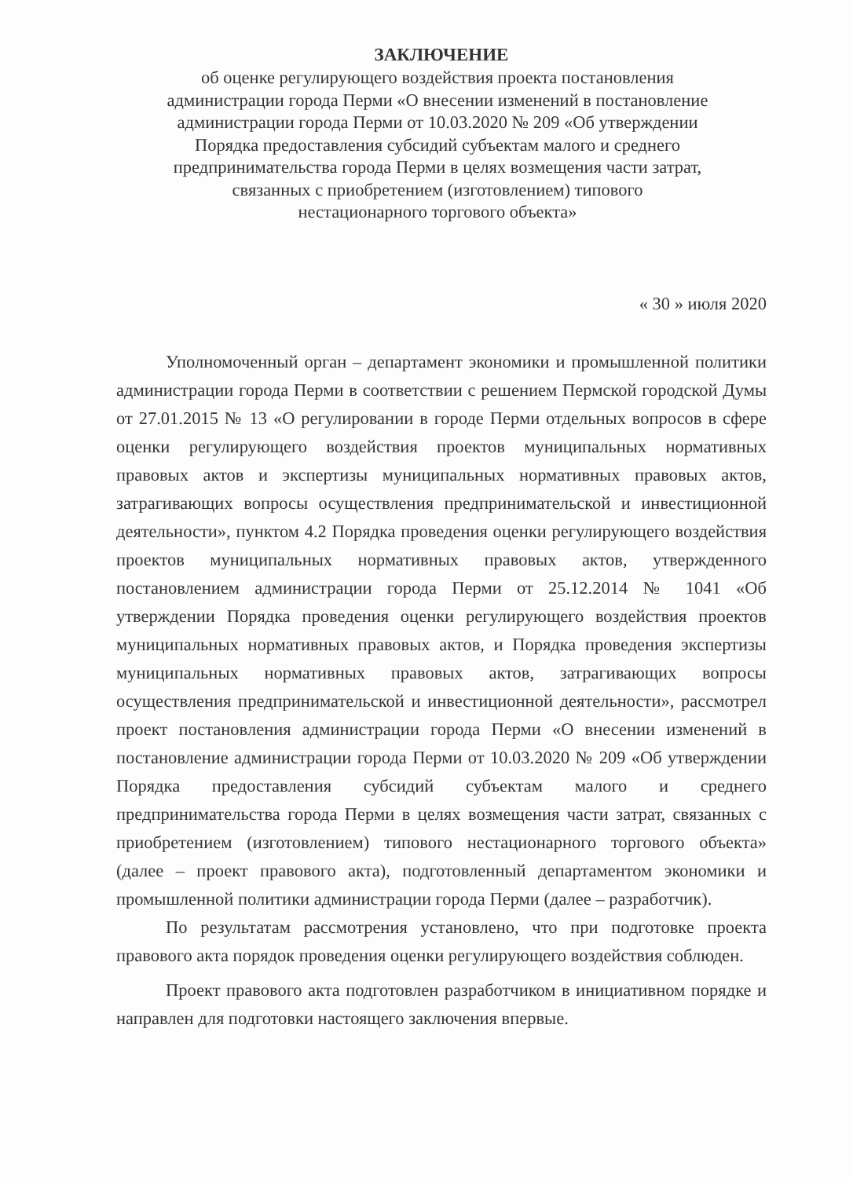ЗАКЛЮЧЕНИЕ
об оценке регулирующего воздействия проекта постановления
администрации города Перми «О внесении изменений в постановление
администрации города Перми от 10.03.2020 № 209 «Об утверждении
Порядка предоставления субсидий субъектам малого и среднего
предпринимательства города Перми в целях возмещения части затрат,
связанных с приобретением (изготовлением) типового
нестационарного торгового объекта»
« 30 » июля 2020
Уполномоченный орган – департамент экономики и промышленной политики администрации города Перми в соответствии с решением Пермской городской Думы от 27.01.2015 № 13 «О регулировании в городе Перми отдельных вопросов в сфере оценки регулирующего воздействия проектов муниципальных нормативных правовых актов и экспертизы муниципальных нормативных правовых актов, затрагивающих вопросы осуществления предпринимательской и инвестиционной деятельности», пунктом 4.2 Порядка проведения оценки регулирующего воздействия проектов муниципальных нормативных правовых актов, утвержденного постановлением администрации города Перми от 25.12.2014 № 1041 «Об утверждении Порядка проведения оценки регулирующего воздействия проектов муниципальных нормативных правовых актов, и Порядка проведения экспертизы муниципальных нормативных правовых актов, затрагивающих вопросы осуществления предпринимательской и инвестиционной деятельности», рассмотрел проект постановления администрации города Перми «О внесении изменений в постановление администрации города Перми от 10.03.2020 № 209 «Об утверждении Порядка предоставления субсидий субъектам малого и среднего предпринимательства города Перми в целях возмещения части затрат, связанных с приобретением (изготовлением) типового нестационарного торгового объекта» (далее – проект правового акта), подготовленный департаментом экономики и промышленной политики администрации города Перми (далее – разработчик).
По результатам рассмотрения установлено, что при подготовке проекта правового акта порядок проведения оценки регулирующего воздействия соблюден.
Проект правового акта подготовлен разработчиком в инициативном порядке и направлен для подготовки настоящего заключения впервые.